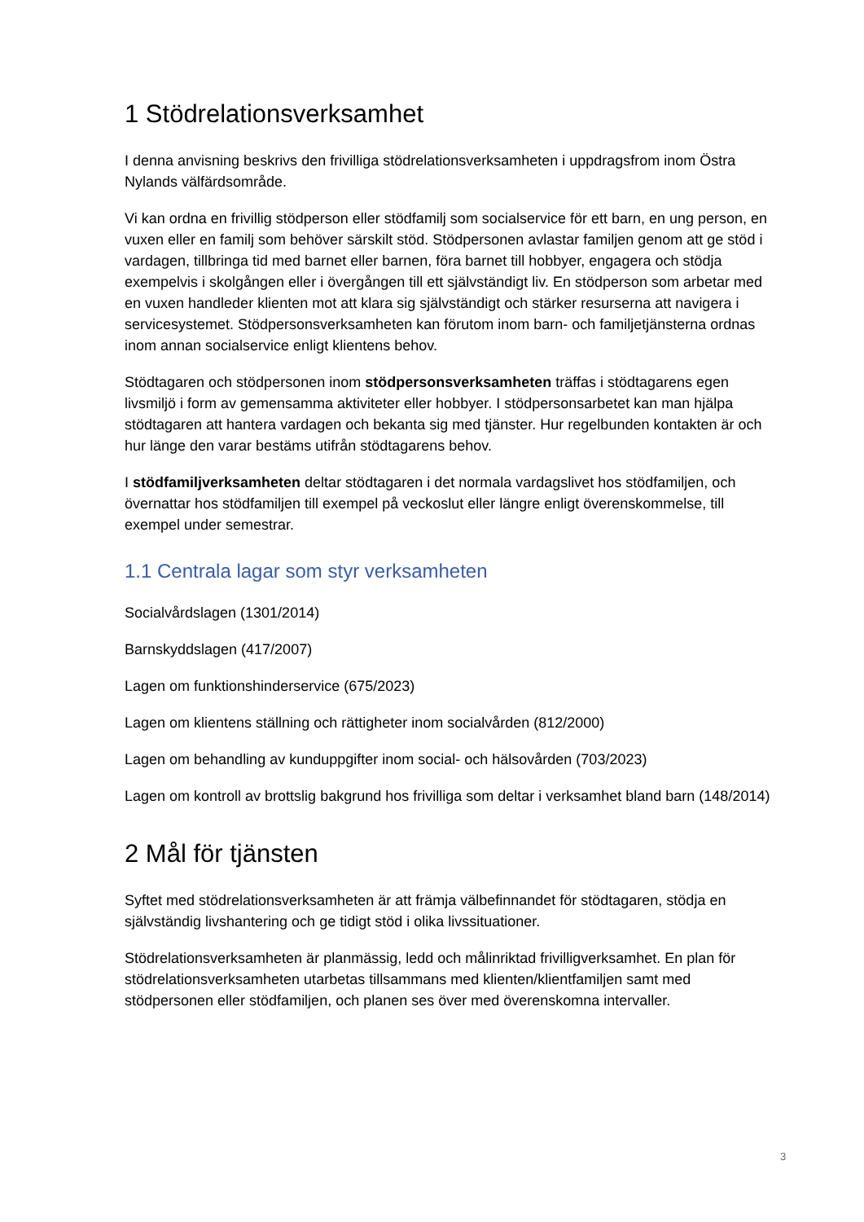1 Stödrelationsverksamhet
I denna anvisning beskrivs den frivilliga stödrelationsverksamheten i uppdragsfrom inom Östra Nylands välfärdsområde.
Vi kan ordna en frivillig stödperson eller stödfamilj som socialservice för ett barn, en ung person, en vuxen eller en familj som behöver särskilt stöd. Stödpersonen avlastar familjen genom att ge stöd i vardagen, tillbringa tid med barnet eller barnen, föra barnet till hobbyer, engagera och stödja exempelvis i skolgången eller i övergången till ett självständigt liv. En stödperson som arbetar med en vuxen handleder klienten mot att klara sig självständigt och stärker resurserna att navigera i servicesystemet. Stödpersonsverksamheten kan förutom inom barn- och familjetjänsterna ordnas inom annan socialservice enligt klientens behov.
Stödtagaren och stödpersonen inom stödpersonsverksamheten träffas i stödtagarens egen livsmiljö i form av gemensamma aktiviteter eller hobbyer. I stödpersonsarbetet kan man hjälpa stödtagaren att hantera vardagen och bekanta sig med tjänster. Hur regelbunden kontakten är och hur länge den varar bestäms utifrån stödtagarens behov.
I stödfamiljverksamheten deltar stödtagaren i det normala vardagslivet hos stödfamiljen, och övernattar hos stödfamiljen till exempel på veckoslut eller längre enligt överenskommelse, till exempel under semestrar.
1.1 Centrala lagar som styr verksamheten
Socialvårdslagen (1301/2014)
Barnskyddslagen (417/2007)
Lagen om funktionshinderservice (675/2023)
Lagen om klientens ställning och rättigheter inom socialvården (812/2000)
Lagen om behandling av kunduppgifter inom social- och hälsovården (703/2023)
Lagen om kontroll av brottslig bakgrund hos frivilliga som deltar i verksamhet bland barn (148/2014)
2 Mål för tjänsten
Syftet med stödrelationsverksamheten är att främja välbefinnandet för stödtagaren, stödja en självständig livshantering och ge tidigt stöd i olika livssituationer.
Stödrelationsverksamheten är planmässig, ledd och målinriktad frivilligverksamhet. En plan för stödrelationsverksamheten utarbetas tillsammans med klienten/klientfamiljen samt med stödpersonen eller stödfamiljen, och planen ses över med överenskomna intervaller.
3